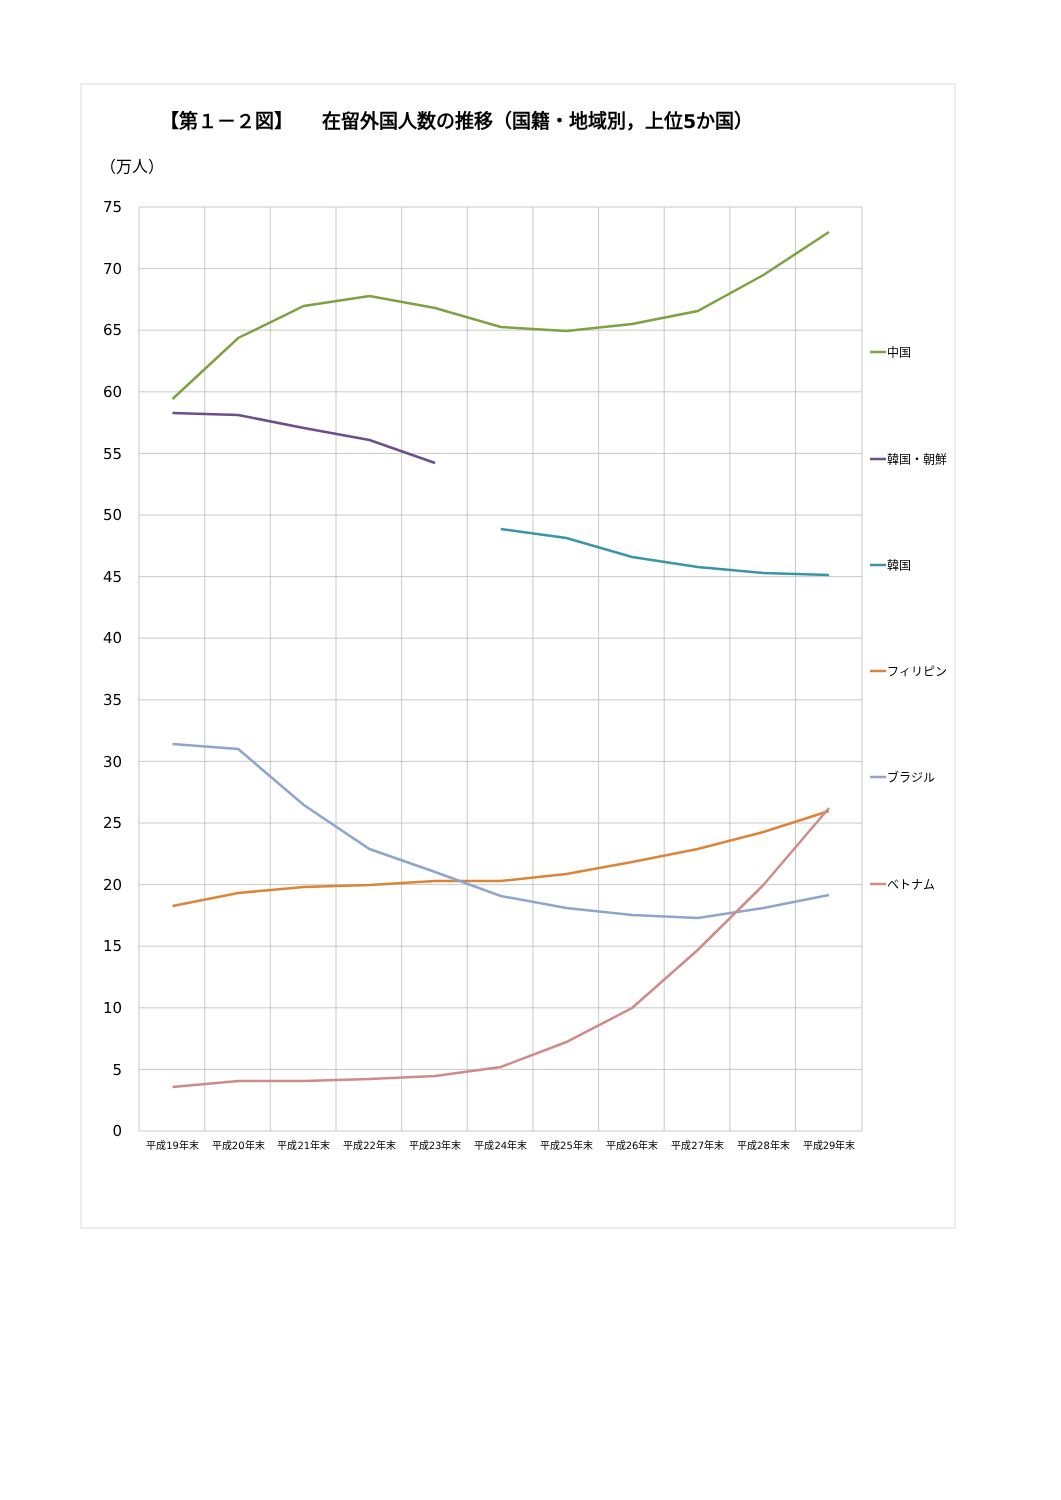【第１－２図】　　在留外国人数の推移（国籍・地域別，上位5か国）
（万人）
75
70
65
60
55
50
45
40
35
30
25
20
15
10
5
0
平成19年末
平成20年末
平成21年末
平成22年末
平成23年末
平成24年末
平成25年末
平成26年末
平成27年末
平成28年末
平成29年末
中国
韓国・朝鮮
韓国
フィリピン
ブラジル
ベトナム